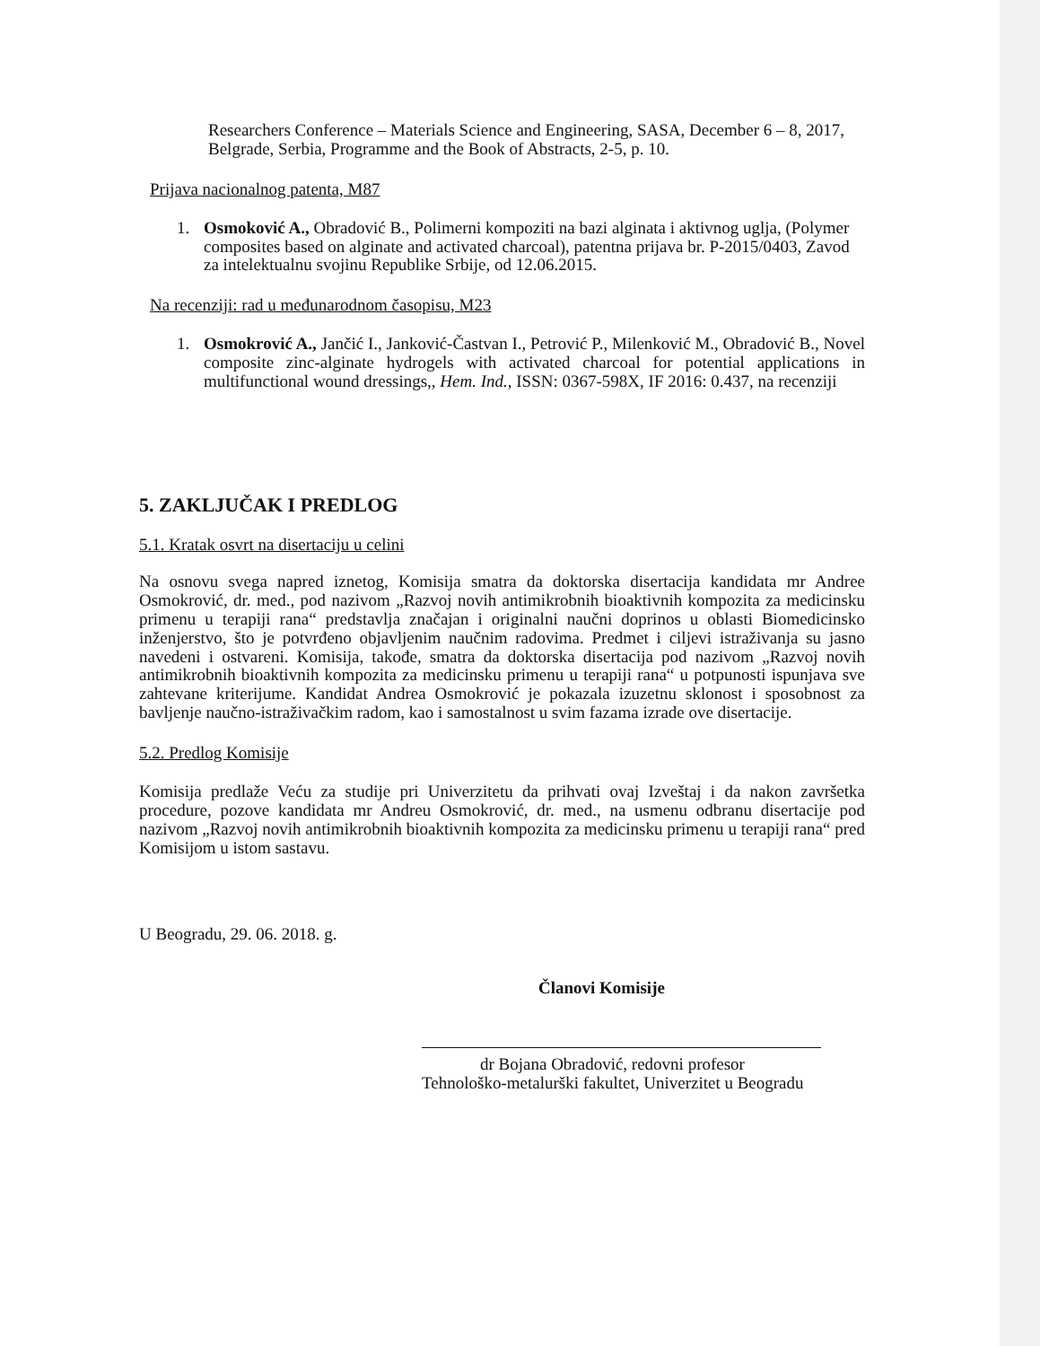Researchers Conference – Materials Science and Engineering, SASA, December 6 – 8, 2017, Belgrade, Serbia, Programme and the Book of Abstracts, 2-5, p. 10.
Prijava nacionalnog patenta, M87
1. Osmoković A., Obradović B., Polimerni kompoziti na bazi alginata i aktivnog uglja, (Polymer composites based on alginate and activated charcoal), patentna prijava br. P-2015/0403, Zavod za intelektualnu svojinu Republike Srbije, od 12.06.2015.
Na recenziji: rad u međunarodnom časopisu, M23
1. Osmokrović A., Jančić I., Janković-Častvan I., Petrović P., Milenković M., Obradović B., Novel composite zinc-alginate hydrogels with activated charcoal for potential applications in multifunctional wound dressings,, Hem. Ind., ISSN: 0367-598X, IF 2016: 0.437, na recenziji
5. ZAKLJUČAK I PREDLOG
5.1. Kratak osvrt na disertaciju u celini
Na osnovu svega napred iznetog, Komisija smatra da doktorska disertacija kandidata mr Andree Osmokrović, dr. med., pod nazivom „Razvoj novih antimikrobnih bioaktivnih kompozita za medicinsku primenu u terapiji rana“ predstavlja značajan i originalni naučni doprinos u oblasti Biomedicinsko inženjerstvo, što je potvrđeno objavljenim naučnim radovima. Predmet i ciljevi istraživanja su jasno navedeni i ostvareni. Komisija, takođe, smatra da doktorska disertacija pod nazivom „Razvoj novih antimikrobnih bioaktivnih kompozita za medicinsku primenu u terapiji rana“ u potpunosti ispunjava sve zahtevane kriterijume. Kandidat Andrea Osmokrović je pokazala izuzetnu sklonost i sposobnost za bavljenje naučno-istraživačkim radom, kao i samostalnost u svim fazama izrade ove disertacije.
5.2. Predlog Komisije
Komisija predlaže Veću za studije pri Univerzitetu da prihvati ovaj Izveštaj i da nakon završetka procedure, pozove kandidata mr Andreu Osmokrović, dr. med., na usmenu odbranu disertacije pod nazivom „Razvoj novih antimikrobnih bioaktivnih kompozita za medicinsku primenu u terapiji rana“ pred Komisijom u istom sastavu.
U Beogradu, 29. 06. 2018. g.
Članovi Komisije
dr Bojana Obradović, redovni profesor
Tehnološko-metalurški fakultet, Univerzitet u Beogradu